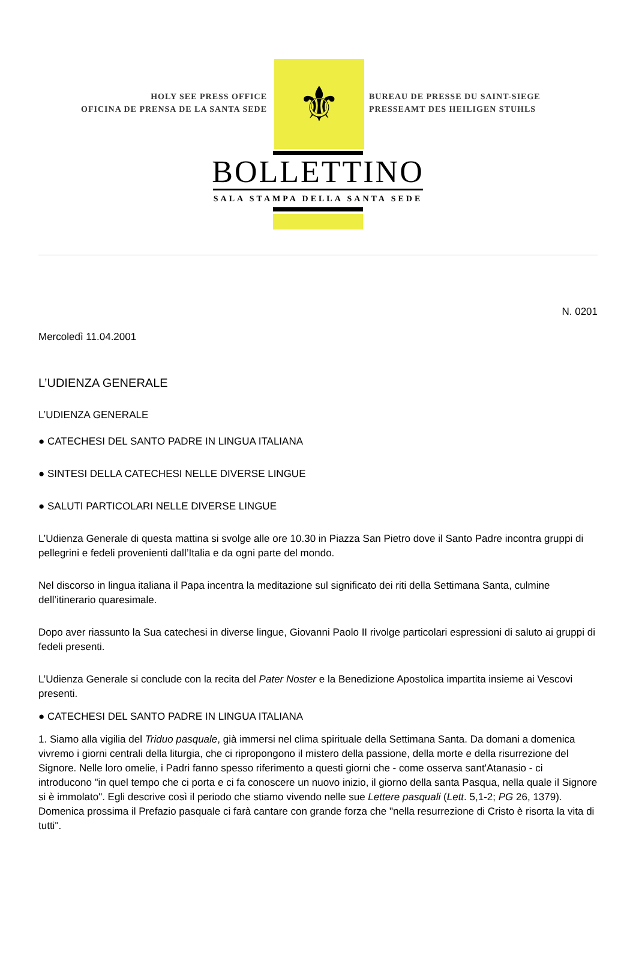HOLY SEE PRESS OFFICE
OFICINA DE PRENSA DE LA SANTA SEDE
⚜
BUREAU DE PRESSE DU SAINT-SIEGE
PRESSEAMT DES HEILIGEN STUHLS
BOLLETTINO
SALA STAMPA DELLA SANTA SEDE
N. 0201
Mercoledì 11.04.2001
L’UDIENZA GENERALE
L’UDIENZA GENERALE
● CATECHESI DEL SANTO PADRE IN LINGUA ITALIANA
● SINTESI DELLA CATECHESI NELLE DIVERSE LINGUE
● SALUTI PARTICOLARI NELLE DIVERSE LINGUE
L’Udienza Generale di questa mattina si svolge alle ore 10.30 in Piazza San Pietro dove il Santo Padre incontra gruppi di pellegrini e fedeli provenienti dall’Italia e da ogni parte del mondo.
Nel discorso in lingua italiana il Papa incentra la meditazione sul significato dei riti della Settimana Santa, culmine dell’itinerario quaresimale.
Dopo aver riassunto la Sua catechesi in diverse lingue, Giovanni Paolo II rivolge particolari espressioni di saluto ai gruppi di fedeli presenti.
L’Udienza Generale si conclude con la recita del Pater Noster e la Benedizione Apostolica impartita insieme ai Vescovi presenti.
● CATECHESI DEL SANTO PADRE IN LINGUA ITALIANA
1. Siamo alla vigilia del Triduo pasquale, già immersi nel clima spirituale della Settimana Santa. Da domani a domenica vivremo i giorni centrali della liturgia, che ci ripropongono il mistero della passione, della morte e della risurrezione del Signore. Nelle loro omelie, i Padri fanno spesso riferimento a questi giorni che - come osserva sant'Atanasio - ci introducono "in quel tempo che ci porta e ci fa conoscere un nuovo inizio, il giorno della santa Pasqua, nella quale il Signore si è immolato". Egli descrive così il periodo che stiamo vivendo nelle sue Lettere pasquali (Lett. 5,1-2; PG 26, 1379). Domenica prossima il Prefazio pasquale ci farà cantare con grande forza che "nella resurrezione di Cristo è risorta la vita di tutti".